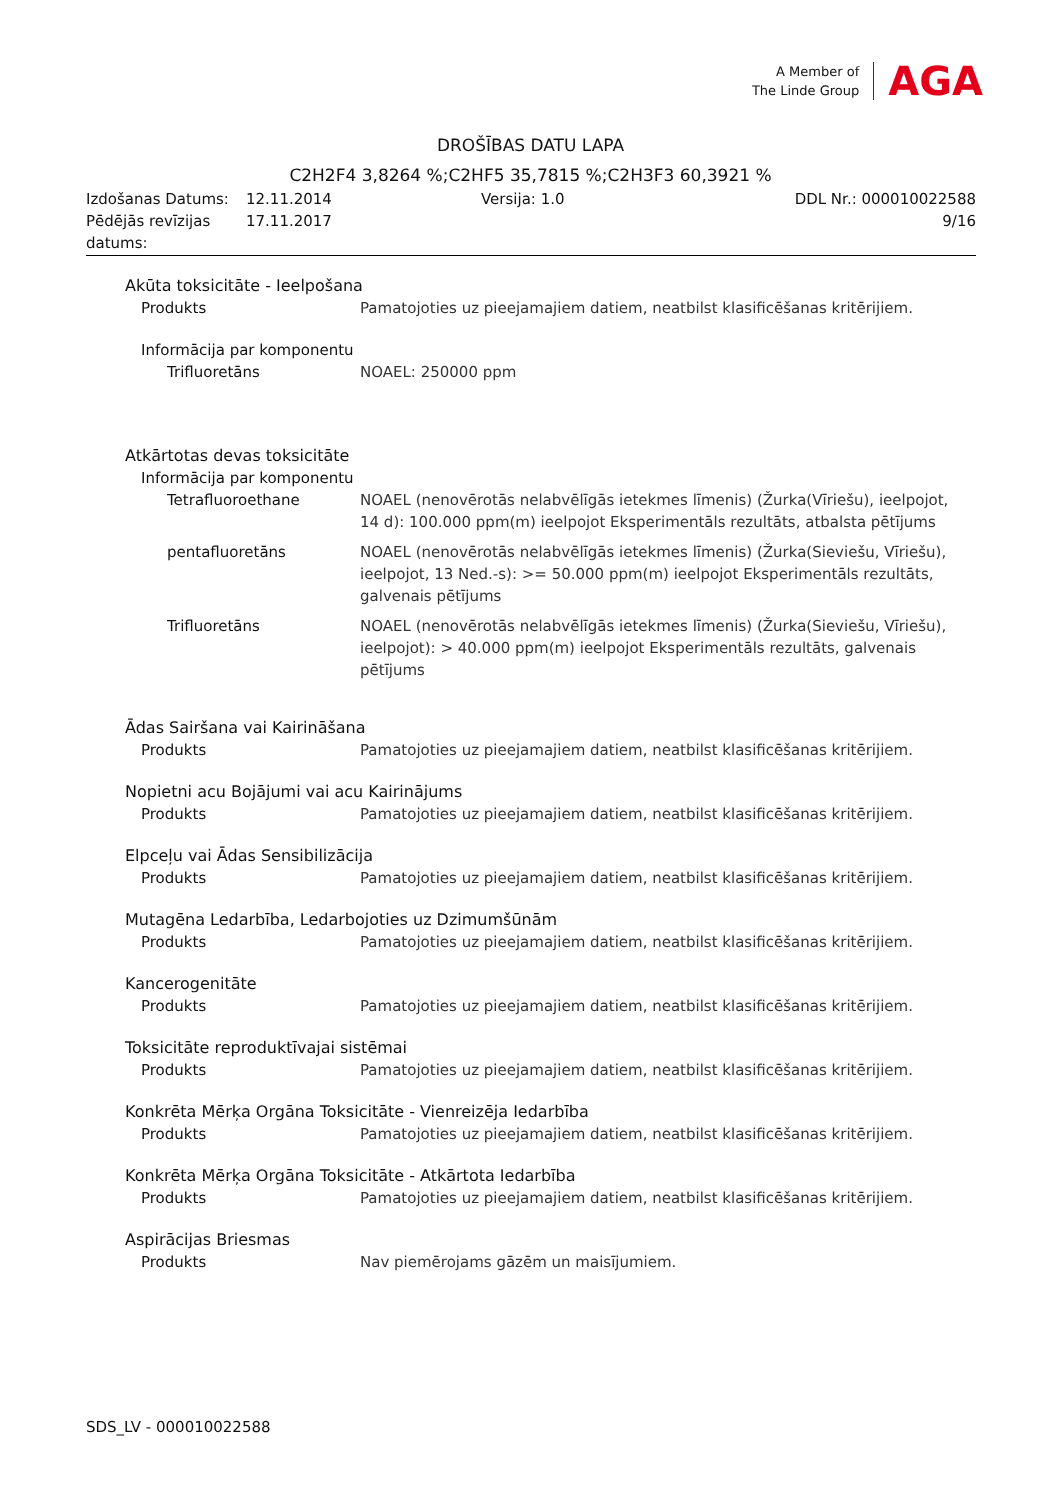A Member of
The Linde Group
AGA
DROŠĪBAS DATU LAPA
C2H2F4 3,8264 %;C2HF5 35,7815 %;C2H3F3 60,3921 %
| Izdošanas Datums: | 12.11.2014 | Versija: 1.0 | DDL Nr.: 000010022588 |
| Pēdējās revīzijas datums: | 17.11.2017 | | 9/16 |
Akūta toksicitāte - Ieelpošana
Produkts Pamatojoties uz pieejamajiem datiem, neatbilst klasificēšanas kritērijiem.
Informācija par komponentu
Trifluoretāns NOAEL: 250000 ppm
Atkārtotas devas toksicitāte
Informācija par komponentu
Tetrafluoroethane NOAEL (nenovērotās nelabvēlīgās ietekmes līmenis) (Žurka(Vīriešu), ieelpojot, 14 d): 100.000 ppm(m) ieelpojot Eksperimentāls rezultāts, atbalsta pētījums
pentafluoretāns NOAEL (nenovērotās nelabvēlīgās ietekmes līmenis) (Žurka(Sieviešu, Vīriešu), ieelpojot, 13 Ned.-s): >= 50.000 ppm(m) ieelpojot Eksperimentāls rezultāts, galvenais pētījums
Trifluoretāns NOAEL (nenovērotās nelabvēlīgās ietekmes līmenis) (Žurka(Sieviešu, Vīriešu), ieelpojot): > 40.000 ppm(m) ieelpojot Eksperimentāls rezultāts, galvenais pētījums
Ādas Sairšana vai Kairināšana
Produkts Pamatojoties uz pieejamajiem datiem, neatbilst klasificēšanas kritērijiem.
Nopietni acu Bojājumi vai acu Kairinājums
Produkts Pamatojoties uz pieejamajiem datiem, neatbilst klasificēšanas kritērijiem.
Elpceļu vai Ādas Sensibilizācija
Produkts Pamatojoties uz pieejamajiem datiem, neatbilst klasificēšanas kritērijiem.
Mutagēna Ledarbība, Ledarbojoties uz Dzimumšūnām
Produkts Pamatojoties uz pieejamajiem datiem, neatbilst klasificēšanas kritērijiem.
Kancerogenitāte
Produkts Pamatojoties uz pieejamajiem datiem, neatbilst klasificēšanas kritērijiem.
Toksicitāte reproduktīvajai sistēmai
Produkts Pamatojoties uz pieejamajiem datiem, neatbilst klasificēšanas kritērijiem.
Konkrēta Mērķa Orgāna Toksicitāte - Vienreizēja Iedarbība
Produkts Pamatojoties uz pieejamajiem datiem, neatbilst klasificēšanas kritērijiem.
Konkrēta Mērķa Orgāna Toksicitāte - Atkārtota Iedarbība
Produkts Pamatojoties uz pieejamajiem datiem, neatbilst klasificēšanas kritērijiem.
Aspirācijas Briesmas
Produkts Nav piemērojams gāzēm un maisījumiem.
SDS_LV - 000010022588